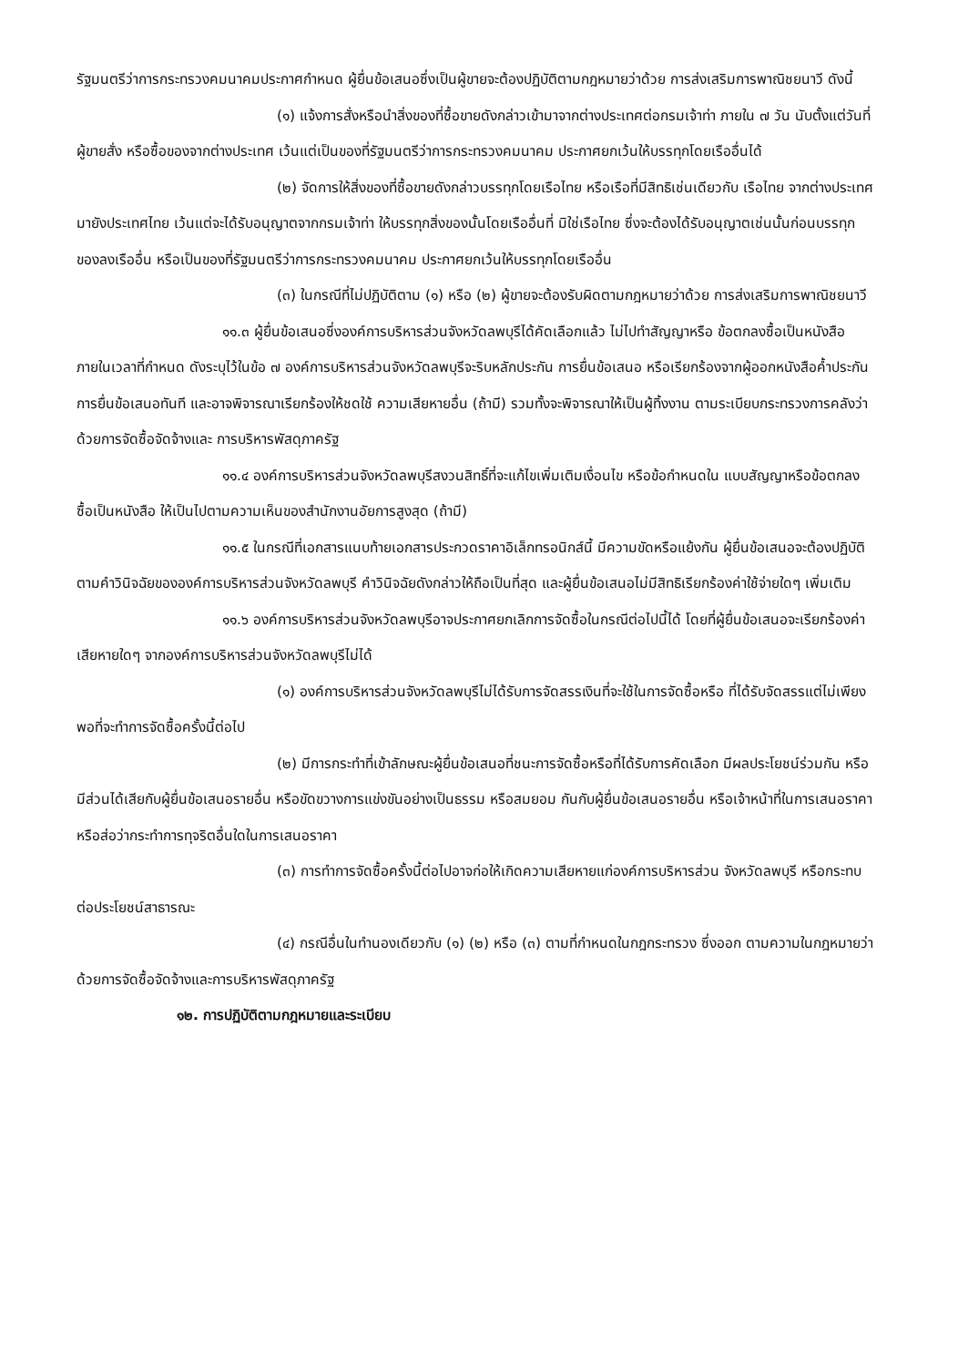รัฐมนตรีว่าการกระทรวงคมนาคมประกาศกำหนด ผู้ยื่นข้อเสนอซึ่งเป็นผู้ขายจะต้องปฏิบัติตามกฎหมายว่าด้วย การส่งเสริมการพาณิชยนาวี ดังนี้
(๑) แจ้งการสั่งหรือนำสิ่งของที่ซื้อขายดังกล่าวเข้ามาจากต่างประเทศต่อกรมเจ้าท่า ภายใน ๗ วัน นับตั้งแต่วันที่ผู้ขายสั่ง หรือซื้อของจากต่างประเทศ เว้นแต่เป็นของที่รัฐมนตรีว่าการกระทรวงคมนาคม ประกาศยกเว้นให้บรรทุกโดยเรืออื่นได้
(๒) จัดการให้สิ่งของที่ซื้อขายดังกล่าวบรรทุกโดยเรือไทย หรือเรือที่มีสิทธิเช่นเดียวกับ เรือไทย จากต่างประเทศมายังประเทศไทย เว้นแต่จะได้รับอนุญาตจากกรมเจ้าท่า ให้บรรทุกสิ่งของนั้นโดยเรืออื่นที่ มิใช่เรือไทย ซึ่งจะต้องได้รับอนุญาตเช่นนั้นก่อนบรรทุกของลงเรืออื่น หรือเป็นของที่รัฐมนตรีว่าการกระทรวงคมนาคม ประกาศยกเว้นให้บรรทุกโดยเรืออื่น
(๓) ในกรณีที่ไม่ปฏิบัติตาม (๑) หรือ (๒) ผู้ขายจะต้องรับผิดตามกฎหมายว่าด้วย การส่งเสริมการพาณิชยนาวี
๑๑.๓ ผู้ยื่นข้อเสนอซึ่งองค์การบริหารส่วนจังหวัดลพบุรีได้คัดเลือกแล้ว ไม่ไปทำสัญญาหรือ ข้อตกลงซื้อเป็นหนังสือภายในเวลาที่กำหนด ดังระบุไว้ในข้อ ๗ องค์การบริหารส่วนจังหวัดลพบุรีจะริบหลักประกัน การยื่นข้อเสนอ หรือเรียกร้องจากผู้ออกหนังสือค้ำประกันการยื่นข้อเสนอทันที และอาจพิจารณาเรียกร้องให้ชดใช้ ความเสียหายอื่น (ถ้ามี) รวมทั้งจะพิจารณาให้เป็นผู้ทิ้งงาน ตามระเบียบกระทรวงการคลังว่าด้วยการจัดซื้อจัดจ้างและ การบริหารพัสดุภาครัฐ
๑๑.๔ องค์การบริหารส่วนจังหวัดลพบุรีสงวนสิทธิ์ที่จะแก้ไขเพิ่มเติมเงื่อนไข หรือข้อกำหนดใน แบบสัญญาหรือข้อตกลงซื้อเป็นหนังสือ ให้เป็นไปตามความเห็นของสำนักงานอัยการสูงสุด (ถ้ามี)
๑๑.๕ ในกรณีที่เอกสารแนบท้ายเอกสารประกวดราคาอิเล็กทรอนิกส์นี้ มีความขัดหรือแย้งกัน ผู้ยื่นข้อเสนอจะต้องปฏิบัติตามคำวินิจฉัยขององค์การบริหารส่วนจังหวัดลพบุรี คำวินิจฉัยดังกล่าวให้ถือเป็นที่สุด และผู้ยื่นข้อเสนอไม่มีสิทธิเรียกร้องค่าใช้จ่ายใดๆ เพิ่มเติม
๑๑.๖ องค์การบริหารส่วนจังหวัดลพบุรีอาจประกาศยกเลิกการจัดซื้อในกรณีต่อไปนี้ได้ โดยที่ผู้ยื่นข้อเสนอจะเรียกร้องค่าเสียหายใดๆ จากองค์การบริหารส่วนจังหวัดลพบุรีไม่ได้
(๑) องค์การบริหารส่วนจังหวัดลพบุรีไม่ได้รับการจัดสรรเงินที่จะใช้ในการจัดซื้อหรือ ที่ได้รับจัดสรรแต่ไม่เพียงพอที่จะทำการจัดซื้อครั้งนี้ต่อไป
(๒) มีการกระทำที่เข้าลักษณะผู้ยื่นข้อเสนอที่ชนะการจัดซื้อหรือที่ได้รับการคัดเลือก มีผลประโยชน์ร่วมกัน หรือมีส่วนได้เสียกับผู้ยื่นข้อเสนอรายอื่น หรือขัดขวางการแข่งขันอย่างเป็นธรรม หรือสมยอม กันกับผู้ยื่นข้อเสนอรายอื่น หรือเจ้าหน้าที่ในการเสนอราคา หรือส่อว่ากระทำการทุจริตอื่นใดในการเสนอราคา
(๓) การทำการจัดซื้อครั้งนี้ต่อไปอาจก่อให้เกิดความเสียหายแก่องค์การบริหารส่วน จังหวัดลพบุรี หรือกระทบต่อประโยชน์สาธารณะ
(๔) กรณีอื่นในทำนองเดียวกับ (๑) (๒) หรือ (๓) ตามที่กำหนดในกฎกระทรวง ซึ่งออก ตามความในกฎหมายว่าด้วยการจัดซื้อจัดจ้างและการบริหารพัสดุภาครัฐ
๑๒. การปฏิบัติตามกฎหมายและระเบียบ